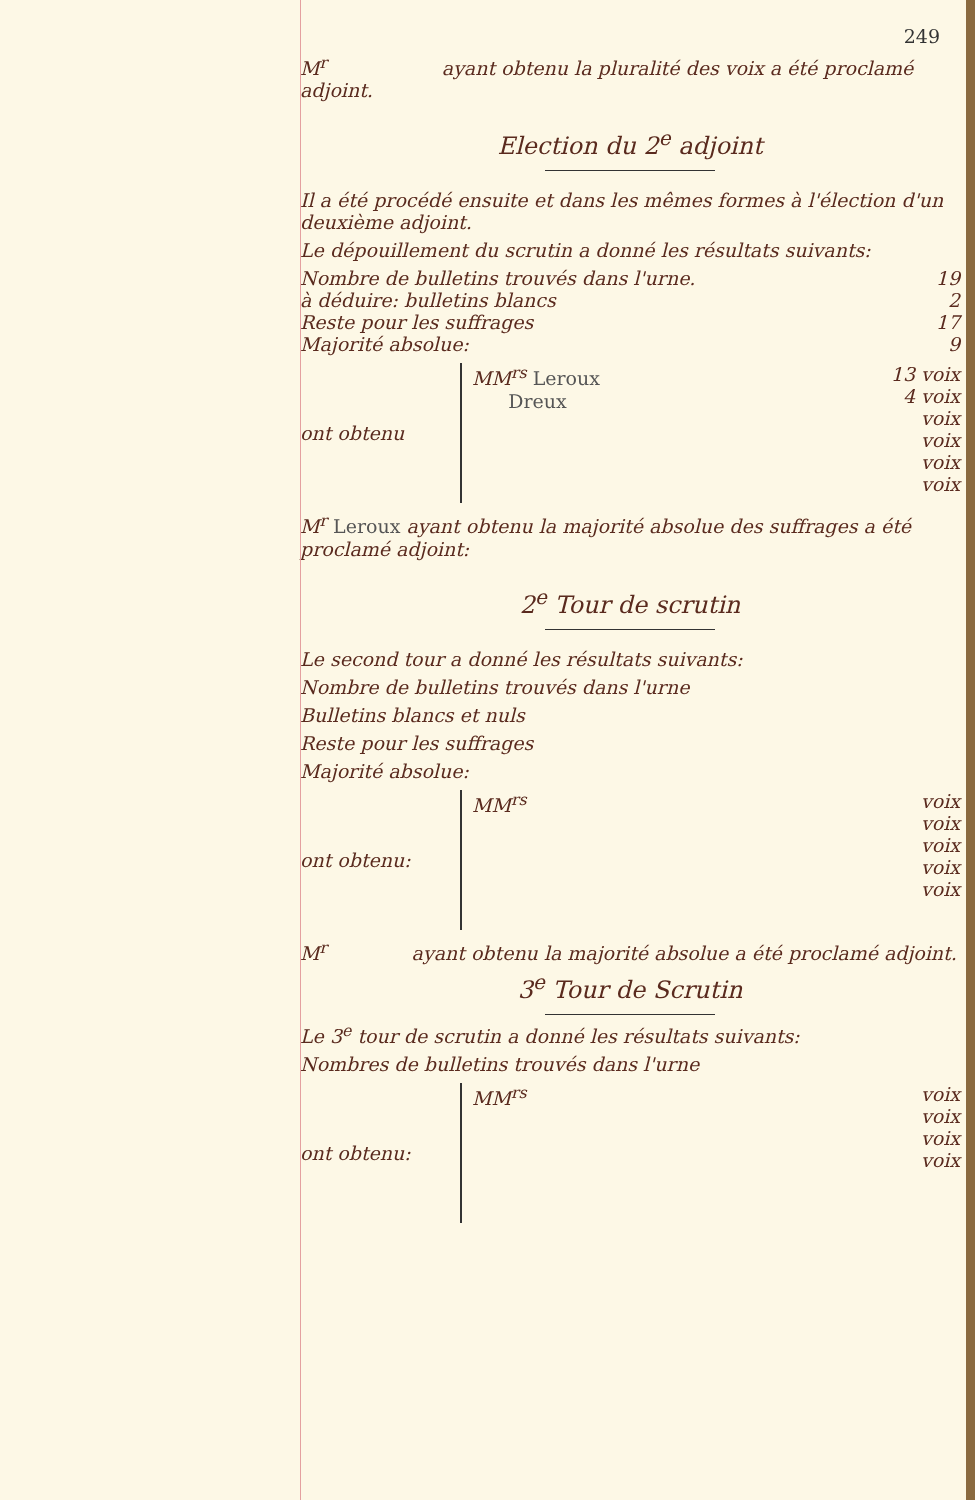249
M<sup>r</sup> ayant obtenu la pluralité des voix a été proclamé adjoint.
Election du 2<sup>e</sup> adjoint
Il a été procédé ensuite et dans les mêmes formes à l'élection d'un deuxième adjoint.
Le dépouillement du scrutin a donné les résultats suivants:
Nombre de bulletins trouvés dans l'urne. 19
à déduire: bulletins blancs 2
Reste pour les suffrages 17
Majorité absolue: 9
ont obtenu MM<sup>rs</sup> Leroux
Dreux
13 voix
4 voix
voix
voix
voix
voix
M<sup>r</sup> Leroux ayant obtenu la majorité absolue des suffrages a été proclamé adjoint:
2<sup>e</sup> Tour de scrutin
Le second tour a donné les résultats suivants:
Nombre de bulletins trouvés dans l'urne
Bulletins blancs et nuls
Reste pour les suffrages
Majorité absolue:
ont obtenu: MM<sup>rs</sup> voix
voix
voix
voix
voix
M<sup>r</sup> ayant obtenu la majorité absolue a été proclamé adjoint.
3<sup>e</sup> Tour de Scrutin
Le 3<sup>e</sup> tour de scrutin a donné les résultats suivants:
Nombres de bulletins trouvés dans l'urne
ont obtenu: MM<sup>rs</sup> voix
voix
voix
voix